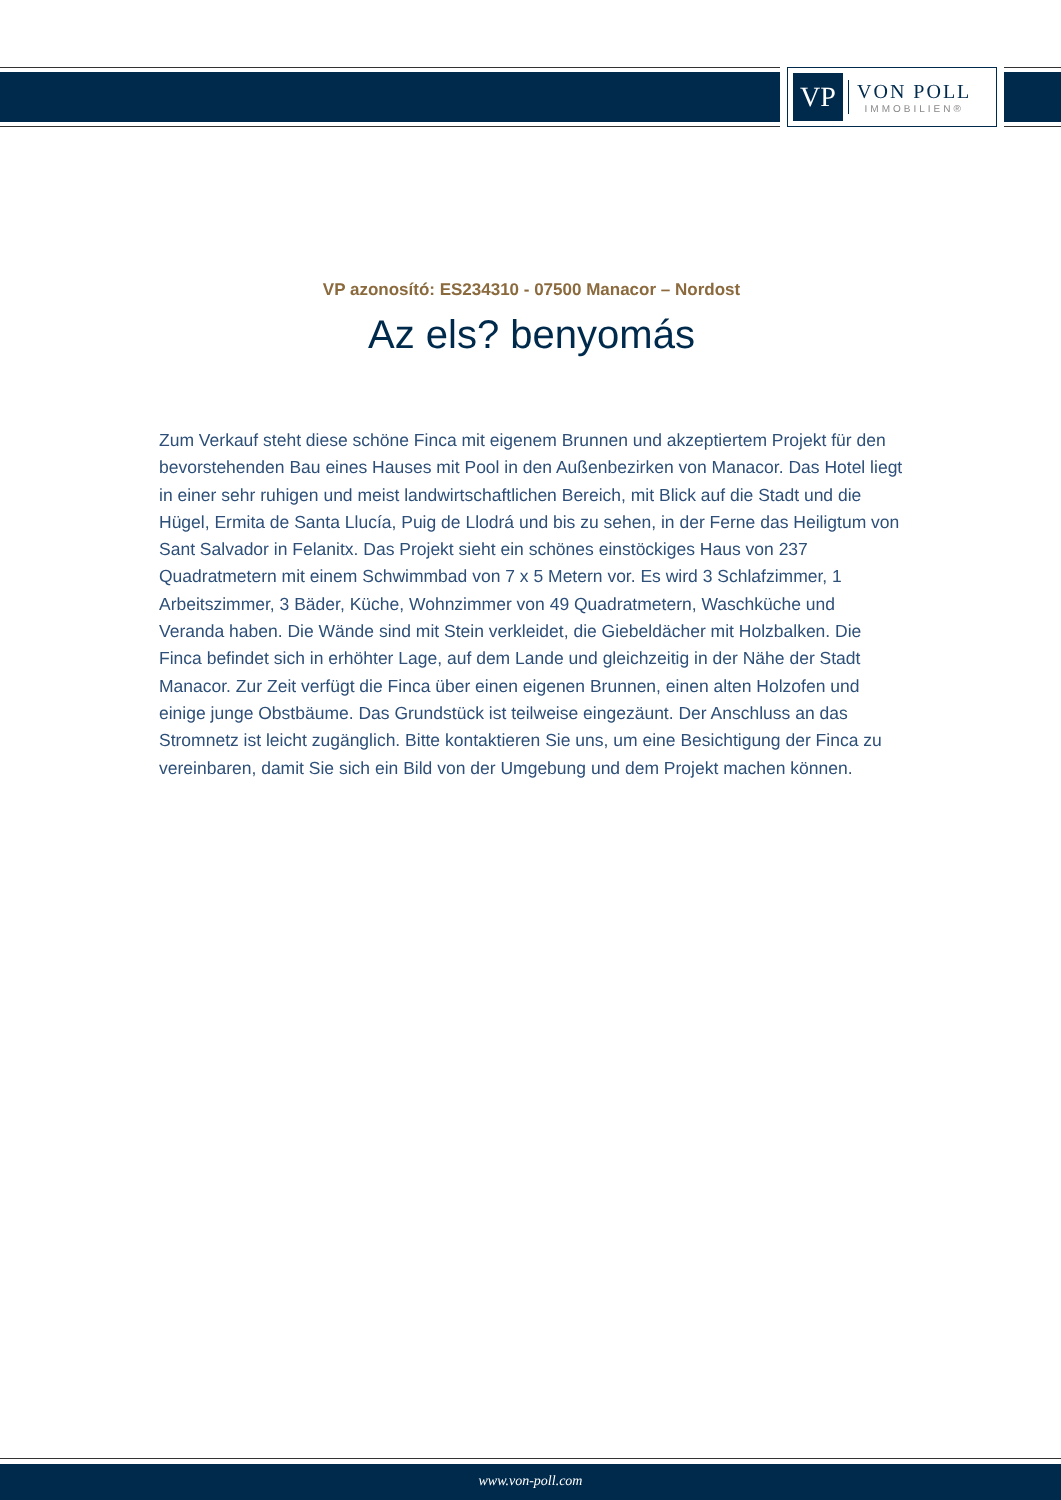VP
VON POLL
IMMOBILIEN®
VP azonosító: ES234310 - 07500 Manacor – Nordost
Az els? benyomás
Zum Verkauf steht diese schöne Finca mit eigenem Brunnen und akzeptiertem Projekt für den bevorstehenden Bau eines Hauses mit Pool in den Außenbezirken von Manacor. Das Hotel liegt in einer sehr ruhigen und meist landwirtschaftlichen Bereich, mit Blick auf die Stadt und die Hügel, Ermita de Santa Llucía, Puig de Llodrá und bis zu sehen, in der Ferne das Heiligtum von Sant Salvador in Felanitx. Das Projekt sieht ein schönes einstöckiges Haus von 237 Quadratmetern mit einem Schwimmbad von 7 x 5 Metern vor. Es wird 3 Schlafzimmer, 1 Arbeitszimmer, 3 Bäder, Küche, Wohnzimmer von 49 Quadratmetern, Waschküche und Veranda haben. Die Wände sind mit Stein verkleidet, die Giebeldächer mit Holzbalken. Die Finca befindet sich in erhöhter Lage, auf dem Lande und gleichzeitig in der Nähe der Stadt Manacor. Zur Zeit verfügt die Finca über einen eigenen Brunnen, einen alten Holzofen und einige junge Obstbäume. Das Grundstück ist teilweise eingezäunt. Der Anschluss an das Stromnetz ist leicht zugänglich. Bitte kontaktieren Sie uns, um eine Besichtigung der Finca zu vereinbaren, damit Sie sich ein Bild von der Umgebung und dem Projekt machen können.
www.von-poll.com